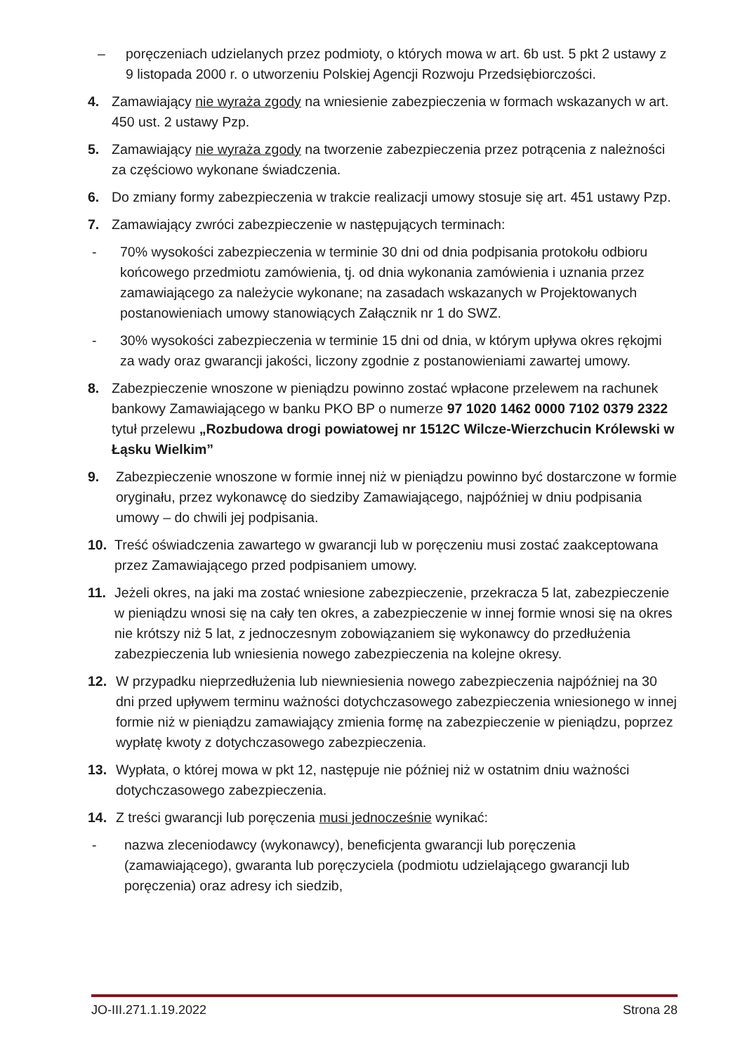– poręczeniach udzielanych przez podmioty, o których mowa w art. 6b ust. 5 pkt 2 ustawy z 9 listopada 2000 r. o utworzeniu Polskiej Agencji Rozwoju Przedsiębiorczości.
4. Zamawiający nie wyraża zgody na wniesienie zabezpieczenia w formach wskazanych w art. 450 ust. 2 ustawy Pzp.
5. Zamawiający nie wyraża zgody na tworzenie zabezpieczenia przez potrącenia z należności za częściowo wykonane świadczenia.
6. Do zmiany formy zabezpieczenia w trakcie realizacji umowy stosuje się art. 451 ustawy Pzp.
7. Zamawiający zwróci zabezpieczenie w następujących terminach:
- 70% wysokości zabezpieczenia w terminie 30 dni od dnia podpisania protokołu odbioru końcowego przedmiotu zamówienia, tj. od dnia wykonania zamówienia i uznania przez zamawiającego za należycie wykonane; na zasadach wskazanych w Projektowanych postanowieniach umowy stanowiących Załącznik nr 1 do SWZ.
- 30% wysokości zabezpieczenia w terminie 15 dni od dnia, w którym upływa okres rękojmi za wady oraz gwarancji jakości, liczony zgodnie z postanowieniami zawartej umowy.
8. Zabezpieczenie wnoszone w pieniądzu powinno zostać wpłacone przelewem na rachunek bankowy Zamawiającego w banku PKO BP o numerze 97 1020 1462 0000 7102 0379 2322 tytuł przelewu „Rozbudowa drogi powiatowej nr 1512C Wilcze-Wierzchucin Królewski w Łąsku Wielkim”
9. Zabezpieczenie wnoszone w formie innej niż w pieniądzu powinno być dostarczone w formie oryginału, przez wykonawcę do siedziby Zamawiającego, najpóźniej w dniu podpisania umowy – do chwili jej podpisania.
10. Treść oświadczenia zawartego w gwarancji lub w poręczeniu musi zostać zaakceptowana przez Zamawiającego przed podpisaniem umowy.
11. Jeżeli okres, na jaki ma zostać wniesione zabezpieczenie, przekracza 5 lat, zabezpieczenie w pieniądzu wnosi się na cały ten okres, a zabezpieczenie w innej formie wnosi się na okres nie krótszy niż 5 lat, z jednoczesnym zobowiązaniem się wykonawcy do przedłużenia zabezpieczenia lub wniesienia nowego zabezpieczenia na kolejne okresy.
12. W przypadku nieprzedłużenia lub niewniesienia nowego zabezpieczenia najpóźniej na 30 dni przed upływem terminu ważności dotychczasowego zabezpieczenia wniesionego w innej formie niż w pieniądzu zamawiający zmienia formę na zabezpieczenie w pieniądzu, poprzez wypłatę kwoty z dotychczasowego zabezpieczenia.
13. Wypłata, o której mowa w pkt 12, następuje nie później niż w ostatnim dniu ważności dotychczasowego zabezpieczenia.
14. Z treści gwarancji lub poręczenia musi jednocześnie wynikać:
- nazwa zleceniodawcy (wykonawcy), beneficjenta gwarancji lub poręczenia (zamawiającego), gwaranta lub poręczyciela (podmiotu udzielającego gwarancji lub poręczenia) oraz adresy ich siedzib,
JO-III.271.1.19.2022 Strona 28